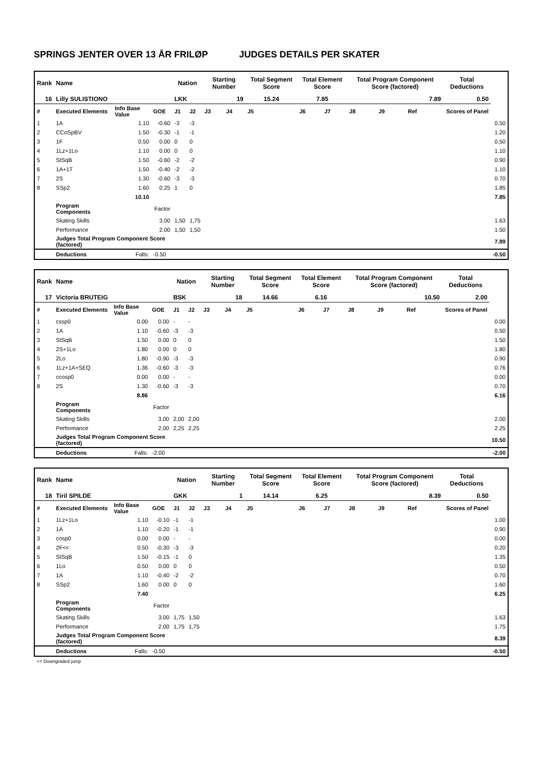SPRINGS JENTER OVER 13 ÅR FRILØP JUDGES DETAILS PER SKATER
| Rank | Name | | | Nation | | Starting Number | | Total Segment Score | Total Element Score | | Total Program Component Score (factored) | | | Total Deductions | |
| --- | --- | --- | --- | --- | --- | --- | --- | --- | --- | --- | --- | --- | --- | --- | --- |
| 16 | Lilly SULISTIONO | | | LKK | | 19 | | 15.24 | 7.85 | | 7.89 | | | 0.50 | |
| # | Executed Elements | Info Base Value | GOE | J1 | J2 | J3 | J4 | J5 | J6 | J7 | J8 | J9 | Ref | Scores of Panel | |
| 1 | 1A | 1.10 | -0.60 | -3 | -3 | | | | | | | | | | 0.50 |
| 2 | CCoSpBV | 1.50 | -0.30 | -1 | -1 | | | | | | | | | | 1.20 |
| 3 | 1F | 0.50 | 0.00 | 0 | 0 | | | | | | | | | | 0.50 |
| 4 | 1Lz+1Lo | 1.10 | 0.00 | 0 | 0 | | | | | | | | | | 1.10 |
| 5 | StSqB | 1.50 | -0.60 | -2 | -2 | | | | | | | | | | 0.90 |
| 6 | 1A+1T | 1.50 | -0.40 | -2 | -2 | | | | | | | | | | 1.10 |
| 7 | 2S | 1.30 | -0.60 | -3 | -3 | | | | | | | | | | 0.70 |
| 8 | SSp2 | 1.60 | 0.25 | 1 | 0 | | | | | | | | | | 1.85 |
| | | 10.10 | | | | | | | | | | | | | 7.85 |
| | Program Components | | Factor | | | | | | | | | | | | |
| | Skating Skills | | 3.00 | 1,50 | 1,75 | | | | | | | | | | 1.63 |
| | Performance | | 2.00 | 1,50 | 1,50 | | | | | | | | | | 1.50 |
| | Judges Total Program Component Score (factored) | | | | | | | | | | | | | | 7.89 |
| | Deductions | Falls: | -0.50 | | | | | | | | | | | | -0.50 |
| Rank | Name | | | Nation | | Starting Number | | Total Segment Score | Total Element Score | | Total Program Component Score (factored) | | | Total Deductions | |
| --- | --- | --- | --- | --- | --- | --- | --- | --- | --- | --- | --- | --- | --- | --- | --- |
| 17 | Victoria BRUTEIG | | | BSK | | 18 | | 14.66 | 6.16 | | 10.50 | | | 2.00 | |
| # | Executed Elements | Info Base Value | GOE | J1 | J2 | J3 | J4 | J5 | J6 | J7 | J8 | J9 | Ref | Scores of Panel | |
| 1 | cssp0 | 0.00 | 0.00 | - | - | | | | | | | | | | 0.00 |
| 2 | 1A | 1.10 | -0.60 | -3 | -3 | | | | | | | | | | 0.50 |
| 3 | StSqB | 1.50 | 0.00 | 0 | 0 | | | | | | | | | | 1.50 |
| 4 | 2S+1Lo | 1.80 | 0.00 | 0 | 0 | | | | | | | | | | 1.80 |
| 5 | 2Lo | 1.80 | -0.90 | -3 | -3 | | | | | | | | | | 0.90 |
| 6 | 1Lz+1A+SEQ | 1.36 | -0.60 | -3 | -3 | | | | | | | | | | 0.76 |
| 7 | ccosp0 | 0.00 | 0.00 | - | - | | | | | | | | | | 0.00 |
| 8 | 2S | 1.30 | -0.60 | -3 | -3 | | | | | | | | | | 0.70 |
| | | 8.86 | | | | | | | | | | | | | 6.16 |
| | Program Components | | Factor | | | | | | | | | | | | |
| | Skating Skills | | 3.00 | 2,00 | 2,00 | | | | | | | | | | 2.00 |
| | Performance | | 2.00 | 2,25 | 2,25 | | | | | | | | | | 2.25 |
| | Judges Total Program Component Score (factored) | | | | | | | | | | | | | | 10.50 |
| | Deductions | Falls: | -2.00 | | | | | | | | | | | | -2.00 |
| Rank | Name | | | Nation | | Starting Number | | Total Segment Score | Total Element Score | | Total Program Component Score (factored) | | | Total Deductions | |
| --- | --- | --- | --- | --- | --- | --- | --- | --- | --- | --- | --- | --- | --- | --- | --- |
| 18 | Tiril SPILDE | | | GKK | | 1 | | 14.14 | 6.25 | | 8.39 | | | 0.50 | |
| # | Executed Elements | Info Base Value | GOE | J1 | J2 | J3 | J4 | J5 | J6 | J7 | J8 | J9 | Ref | Scores of Panel | |
| 1 | 1Lz+1Lo | 1.10 | -0.10 | -1 | -1 | | | | | | | | | | 1.00 |
| 2 | 1A | 1.10 | -0.20 | -1 | -1 | | | | | | | | | | 0.90 |
| 3 | cosp0 | 0.00 | 0.00 | - | - | | | | | | | | | | 0.00 |
| 4 | 2F<< | 0.50 | -0.30 | -3 | -3 | | | | | | | | | | 0.20 |
| 5 | StSqB | 1.50 | -0.15 | -1 | 0 | | | | | | | | | | 1.35 |
| 6 | 1Lo | 0.50 | 0.00 | 0 | 0 | | | | | | | | | | 0.50 |
| 7 | 1A | 1.10 | -0.40 | -2 | -2 | | | | | | | | | | 0.70 |
| 8 | SSp2 | 1.60 | 0.00 | 0 | 0 | | | | | | | | | | 1.60 |
| | | 7.40 | | | | | | | | | | | | | 6.25 |
| | Program Components | | Factor | | | | | | | | | | | | |
| | Skating Skills | | 3.00 | 1,75 | 1,50 | | | | | | | | | | 1.63 |
| | Performance | | 2.00 | 1,75 | 1,75 | | | | | | | | | | 1.75 |
| | Judges Total Program Component Score (factored) | | | | | | | | | | | | | | 8.39 |
| | Deductions | Falls: | -0.50 | | | | | | | | | | | | -0.50 |
<< Downgraded jump